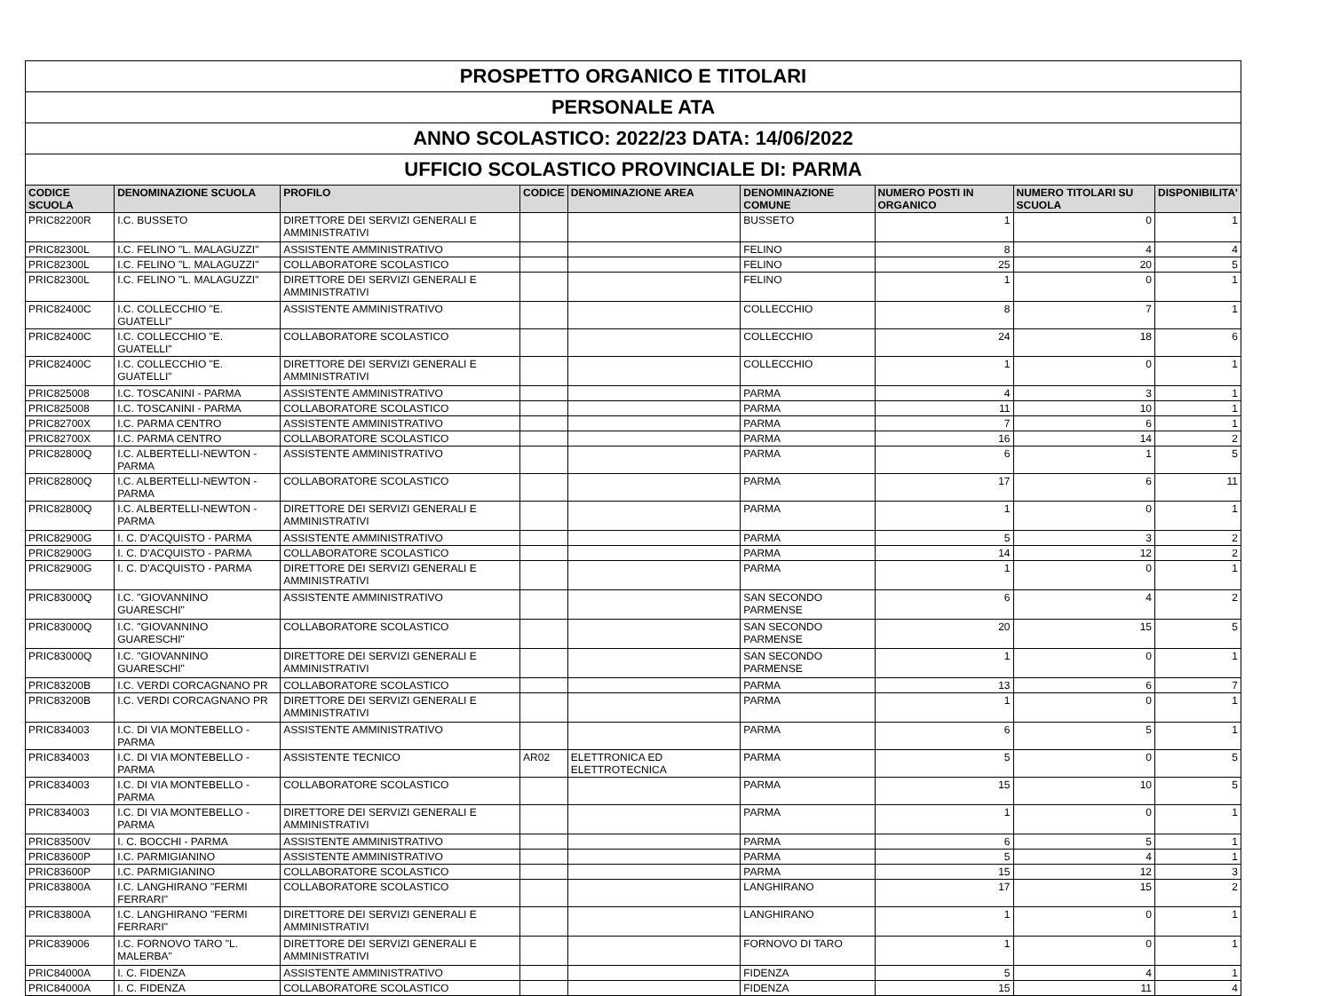| PROSPETTO ORGANICO E TITOLARI | | | | | | | | |
| PERSONALE ATA | | | | | | | | |
| ANNO SCOLASTICO: 2022/23 DATA: 14/06/2022 | | | | | | | | |
| UFFICIO SCOLASTICO PROVINCIALE DI: PARMA | | | | | | | | |
| CODICE SCUOLA | DENOMINAZIONE SCUOLA | PROFILO | CODICE | DENOMINAZIONE AREA | DENOMINAZIONE COMUNE | NUMERO POSTI IN ORGANICO | NUMERO TITOLARI SU SCUOLA | DISPONIBILITA' |
| PRIC82200R | I.C. BUSSETO | DIRETTORE DEI SERVIZI GENERALI E AMMINISTRATIVI | | | BUSSETO | 1 | 0 | 1 |
| PRIC82300L | I.C. FELINO "L. MALAGUZZI" | ASSISTENTE AMMINISTRATIVO | | | FELINO | 8 | 4 | 4 |
| PRIC82300L | I.C. FELINO "L. MALAGUZZI" | COLLABORATORE SCOLASTICO | | | FELINO | 25 | 20 | 5 |
| PRIC82300L | I.C. FELINO "L. MALAGUZZI" | DIRETTORE DEI SERVIZI GENERALI E AMMINISTRATIVI | | | FELINO | 1 | 0 | 1 |
| PRIC82400C | I.C. COLLECCHIO "E. GUATELLI" | ASSISTENTE AMMINISTRATIVO | | | COLLECCHIO | 8 | 7 | 1 |
| PRIC82400C | I.C. COLLECCHIO "E. GUATELLI" | COLLABORATORE SCOLASTICO | | | COLLECCHIO | 24 | 18 | 6 |
| PRIC82400C | I.C. COLLECCHIO "E. GUATELLI" | DIRETTORE DEI SERVIZI GENERALI E AMMINISTRATIVI | | | COLLECCHIO | 1 | 0 | 1 |
| PRIC825008 | I.C. TOSCANINI - PARMA | ASSISTENTE AMMINISTRATIVO | | | PARMA | 4 | 3 | 1 |
| PRIC825008 | I.C. TOSCANINI - PARMA | COLLABORATORE SCOLASTICO | | | PARMA | 11 | 10 | 1 |
| PRIC82700X | I.C. PARMA CENTRO | ASSISTENTE AMMINISTRATIVO | | | PARMA | 7 | 6 | 1 |
| PRIC82700X | I.C. PARMA CENTRO | COLLABORATORE SCOLASTICO | | | PARMA | 16 | 14 | 2 |
| PRIC82800Q | I.C. ALBERTELLI-NEWTON - PARMA | ASSISTENTE AMMINISTRATIVO | | | PARMA | 6 | 1 | 5 |
| PRIC82800Q | I.C. ALBERTELLI-NEWTON - PARMA | COLLABORATORE SCOLASTICO | | | PARMA | 17 | 6 | 11 |
| PRIC82800Q | I.C. ALBERTELLI-NEWTON - PARMA | DIRETTORE DEI SERVIZI GENERALI E AMMINISTRATIVI | | | PARMA | 1 | 0 | 1 |
| PRIC82900G | I. C. D'ACQUISTO - PARMA | ASSISTENTE AMMINISTRATIVO | | | PARMA | 5 | 3 | 2 |
| PRIC82900G | I. C. D'ACQUISTO - PARMA | COLLABORATORE SCOLASTICO | | | PARMA | 14 | 12 | 2 |
| PRIC82900G | I. C. D'ACQUISTO - PARMA | DIRETTORE DEI SERVIZI GENERALI E AMMINISTRATIVI | | | PARMA | 1 | 0 | 1 |
| PRIC83000Q | I.C. "GIOVANNINO GUARESCHI" | ASSISTENTE AMMINISTRATIVO | | | SAN SECONDO PARMENSE | 6 | 4 | 2 |
| PRIC83000Q | I.C. "GIOVANNINO GUARESCHI" | COLLABORATORE SCOLASTICO | | | SAN SECONDO PARMENSE | 20 | 15 | 5 |
| PRIC83000Q | I.C. "GIOVANNINO GUARESCHI" | DIRETTORE DEI SERVIZI GENERALI E AMMINISTRATIVI | | | SAN SECONDO PARMENSE | 1 | 0 | 1 |
| PRIC83200B | I.C. VERDI CORCAGNANO PR | COLLABORATORE SCOLASTICO | | | PARMA | 13 | 6 | 7 |
| PRIC83200B | I.C. VERDI CORCAGNANO PR | DIRETTORE DEI SERVIZI GENERALI E AMMINISTRATIVI | | | PARMA | 1 | 0 | 1 |
| PRIC834003 | I.C. DI VIA MONTEBELLO - PARMA | ASSISTENTE AMMINISTRATIVO | | | PARMA | 6 | 5 | 1 |
| PRIC834003 | I.C. DI VIA MONTEBELLO - PARMA | ASSISTENTE TECNICO | AR02 | ELETTRONICA ED ELETTROTECNICA | PARMA | 5 | 0 | 5 |
| PRIC834003 | I.C. DI VIA MONTEBELLO - PARMA | COLLABORATORE SCOLASTICO | | | PARMA | 15 | 10 | 5 |
| PRIC834003 | I.C. DI VIA MONTEBELLO - PARMA | DIRETTORE DEI SERVIZI GENERALI E AMMINISTRATIVI | | | PARMA | 1 | 0 | 1 |
| PRIC83500V | I. C. BOCCHI - PARMA | ASSISTENTE AMMINISTRATIVO | | | PARMA | 6 | 5 | 1 |
| PRIC83600P | I.C. PARMIGIANINO | ASSISTENTE AMMINISTRATIVO | | | PARMA | 5 | 4 | 1 |
| PRIC83600P | I.C. PARMIGIANINO | COLLABORATORE SCOLASTICO | | | PARMA | 15 | 12 | 3 |
| PRIC83800A | I.C. LANGHIRANO "FERMI FERRARI" | COLLABORATORE SCOLASTICO | | | LANGHIRANO | 17 | 15 | 2 |
| PRIC83800A | I.C. LANGHIRANO "FERMI FERRARI" | DIRETTORE DEI SERVIZI GENERALI E AMMINISTRATIVI | | | LANGHIRANO | 1 | 0 | 1 |
| PRIC839006 | I.C. FORNOVO TARO "L. MALERBA" | DIRETTORE DEI SERVIZI GENERALI E AMMINISTRATIVI | | | FORNOVO DI TARO | 1 | 0 | 1 |
| PRIC84000A | I. C. FIDENZA | ASSISTENTE AMMINISTRATIVO | | | FIDENZA | 5 | 4 | 1 |
| PRIC84000A | I. C. FIDENZA | COLLABORATORE SCOLASTICO | | | FIDENZA | 15 | 11 | 4 |